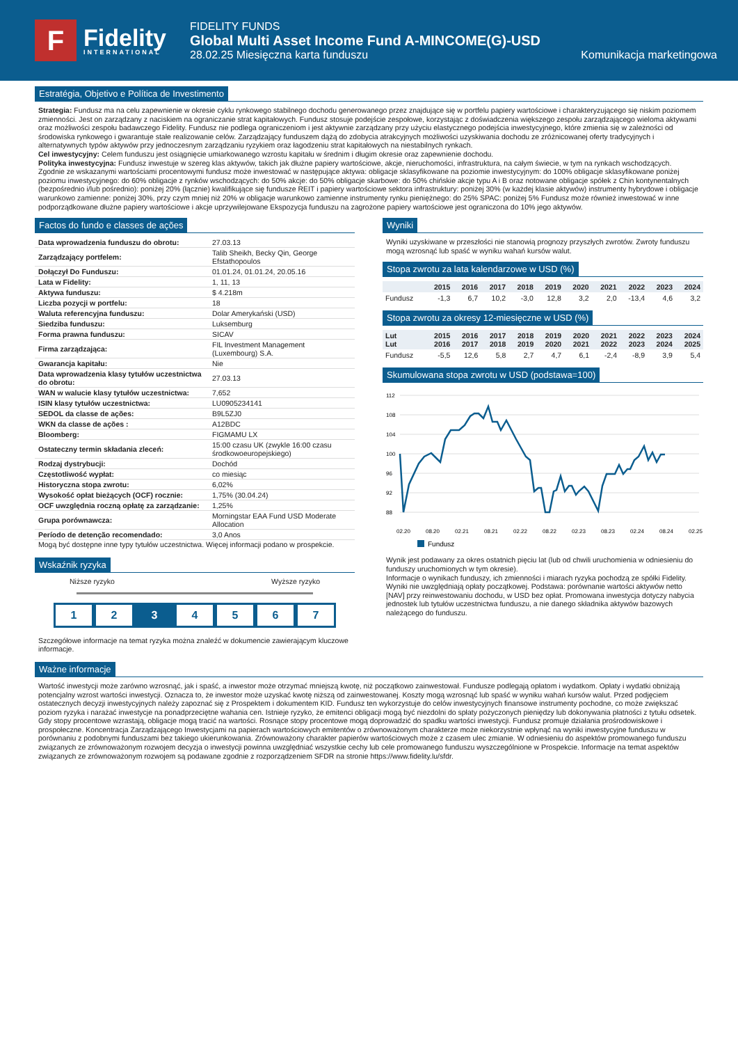F
Fidelity
INTERNATIONAL
FIDELITY FUNDS
Global Multi Asset Income Fund A-MINCOME(G)-USD
28.02.25 Miesięczna karta funduszu Komunikacja marketingowa
Estratégia, Objetivo e Política de Investimento
Strategia: Fundusz ma na celu zapewnienie w okresie cyklu rynkowego stabilnego dochodu generowanego przez znajdujące się w portfelu papiery wartościowe i charakteryzującego się niskim poziomem zmienności. Jest on zarządzany z naciskiem na ograniczanie strat kapitałowych. Fundusz stosuje podejście zespołowe, korzystając z doświadczenia większego zespołu zarządzającego wieloma aktywami oraz możliwości zespołu badawczego Fidelity. Fundusz nie podlega ograniczeniom i jest aktywnie zarządzany przy użyciu elastycznego podejścia inwestycyjnego, które zmienia się w zależności od środowiska rynkowego i gwarantuje stałe realizowanie celów. Zarządzający funduszem dążą do zdobycia atrakcyjnych możliwości uzyskiwania dochodu ze zróżnicowanej oferty tradycyjnych i alternatywnych typów aktywów przy jednoczesnym zarządzaniu ryzykiem oraz łagodzeniu strat kapitałowych na niestabilnych rynkach.
Cel inwestycyjny: Celem funduszu jest osiągnięcie umiarkowanego wzrostu kapitału w średnim i długim okresie oraz zapewnienie dochodu.
Polityka inwestycyjna: Fundusz inwestuje w szereg klas aktywów, takich jak dłużne papiery wartościowe, akcje, nieruchomości, infrastruktura, na całym świecie, w tym na rynkach wschodzących. Zgodnie ze wskazanymi wartościami procentowymi fundusz może inwestować w następujące aktywa: obligacje sklasyfikowane na poziomie inwestycyjnym: do 100% obligacje sklasyfikowane poniżej poziomu inwestycyjnego: do 60% obligacje z rynków wschodzących: do 50% akcje: do 50% obligacje skarbowe: do 50% chińskie akcje typu A i B oraz notowane obligacje spółek z Chin kontynentalnych (bezpośrednio i/lub pośrednio): poniżej 20% (łącznie) kwalifikujące się fundusze REIT i papiery wartościowe sektora infrastruktury: poniżej 30% (w każdej klasie aktywów) instrumenty hybrydowe i obligacje warunkowo zamienne: poniżej 30%, przy czym mniej niż 20% w obligacje warunkowo zamienne instrumenty rynku pieniężnego: do 25% SPAC: poniżej 5% Fundusz może również inwestować w inne podporządkowane dłużne papiery wartościowe i akcje uprzywilejowane Ekspozycja funduszu na zagrożone papiery wartościowe jest ograniczona do 10% jego aktywów.
Factos do fundo e classes de ações
| Data wprowadzenia funduszu do obrotu: | 27.03.13 |
| Zarządzający portfelem: | Talib Sheikh, Becky Qin, George Efstathopoulos |
| Dołączył Do Funduszu: | 01.01.24, 01.01.24, 20.05.16 |
| Lata w Fidelity: | 1, 11, 13 |
| Aktywa funduszu: | $ 4.218m |
| Liczba pozycji w portfelu: | 18 |
| Waluta referencyjna funduszu: | Dolar Amerykański (USD) |
| Siedziba funduszu: | Luksemburg |
| Forma prawna funduszu: | SICAV |
| Firma zarządzająca: | FIL Investment Management (Luxembourg) S.A. |
| Gwarancja kapitału: | Nie |
| Data wprowadzenia klasy tytułów uczestnictwa do obrotu: | 27.03.13 |
| WAN w walucie klasy tytułów uczestnictwa: | 7,652 |
| ISIN klasy tytułów uczestnictwa: | LU0905234141 |
| SEDOL da classe de ações: | B9L5ZJ0 |
| WKN da classe de ações : | A12BDC |
| Bloomberg: | FIGMAMU LX |
| Ostateczny termin składania zleceń: | 15:00 czasu UK (zwykle 16:00 czasu środkowoeuropejskiego) |
| Rodzaj dystrybucji: | Dochód |
| Częstotliwość wypłat: | co miesiąc |
| Historyczna stopa zwrotu: | 6,02% |
| Wysokość opłat bieżących (OCF) rocznie: | 1,75% (30.04.24) |
| OCF uwzględnia roczną opłatę za zarządzanie: | 1,25% |
| Grupa porównawcza: | Morningstar EAA Fund USD Moderate Allocation |
| Período de detenção recomendado: | 3,0 Anos |
Mogą być dostępne inne typy tytułów uczestnictwa. Więcej informacji podano w prospekcie.
Wskaźnik ryzyka
Niższe ryzyko Wyższe ryzyko
1 2 3 4 5 6 7
Szczegółowe informacje na temat ryzyka można znaleźć w dokumencie zawierającym kluczowe informacje.
Wyniki
Wyniki uzyskiwane w przeszłości nie stanowią prognozy przyszłych zwrotów. Zwroty funduszu mogą wzrosnąć lub spaść w wyniku wahań kursów walut.
Stopa zwrotu za lata kalendarzowe w USD (%)
| | 2015 | 2016 | 2017 | 2018 | 2019 | 2020 | 2021 | 2022 | 2023 | 2024 |
| --- | --- | --- | --- | --- | --- | --- | --- | --- | --- | --- |
| Fundusz | -1,3 | 6,7 | 10,2 | -3,0 | 12,8 | 3,2 | 2,0 | -13,4 | 4,6 | 3,2 |
Stopa zwrotu za okresy 12-miesięczne w USD (%)
| Lut Lut | 2015 2016 | 2016 2017 | 2017 2018 | 2018 2019 | 2019 2020 | 2020 2021 | 2021 2022 | 2022 2023 | 2023 2024 | 2024 2025 |
| --- | --- | --- | --- | --- | --- | --- | --- | --- | --- | --- |
| Fundusz | -5,5 | 12,6 | 5,8 | 2,7 | 4,7 | 6,1 | -2,4 | -8,9 | 3,9 | 5,4 |
Skumulowana stopa zwrotu w USD (podstawa=100)
112
108
104
100
96
92
88
02.20
08.20
02.21
08.21
02.22
08.22
02.23
08.23
02.24
08.24
02.25
Fundusz
Wynik jest podawany za okres ostatnich pięciu lat (lub od chwili uruchomienia w odniesieniu do funduszy uruchomionych w tym okresie).
Informacje o wynikach funduszy, ich zmienności i miarach ryzyka pochodzą ze spółki Fidelity. Wyniki nie uwzględniają opłaty początkowej. Podstawa: porównanie wartości aktywów netto [NAV] przy reinwestowaniu dochodu, w USD bez opłat. Promowana inwestycja dotyczy nabycia jednostek lub tytułów uczestnictwa funduszu, a nie danego składnika aktywów bazowych należącego do funduszu.
Ważne informacje
Wartość inwestycji może zarówno wzrosnąć, jak i spaść, a inwestor może otrzymać mniejszą kwotę, niż początkowo zainwestował. Fundusze podlegają opłatom i wydatkom. Opłaty i wydatki obniżają potencjalny wzrost wartości inwestycji. Oznacza to, że inwestor może uzyskać kwotę niższą od zainwestowanej. Koszty mogą wzrosnąć lub spaść w wyniku wahań kursów walut. Przed podjęciem ostatecznych decyzji inwestycyjnych należy zapoznać się z Prospektem i dokumentem KID. Fundusz ten wykorzystuje do celów inwestycyjnych finansowe instrumenty pochodne, co może zwiększać poziom ryzyka i narażać inwestycje na ponadprzeciętne wahania cen. Istnieje ryzyko, że emitenci obligacji mogą być niezdolni do spłaty pożyczonych pieniędzy lub dokonywania płatności z tytułu odsetek. Gdy stopy procentowe wzrastają, obligacje mogą tracić na wartości. Rosnące stopy procentowe mogą doprowadzić do spadku wartości inwestycji. Fundusz promuje działania prośrodowiskowe i prospołeczne. Koncentracja Zarządzającego Inwestycjami na papierach wartościowych emitentów o zrównoważonym charakterze może niekorzystnie wpłynąć na wyniki inwestycyjne funduszu w porównaniu z podobnymi funduszami bez takiego ukierunkowania. Zrównoważony charakter papierów wartościowych może z czasem ulec zmianie. W odniesieniu do aspektów promowanego funduszu związanych ze zrównoważonym rozwojem decyzja o inwestycji powinna uwzględniać wszystkie cechy lub cele promowanego funduszu wyszczególnione w Prospekcie. Informacje na temat aspektów związanych ze zrównoważonym rozwojem są podawane zgodnie z rozporządzeniem SFDR na stronie https://www.fidelity.lu/sfdr.